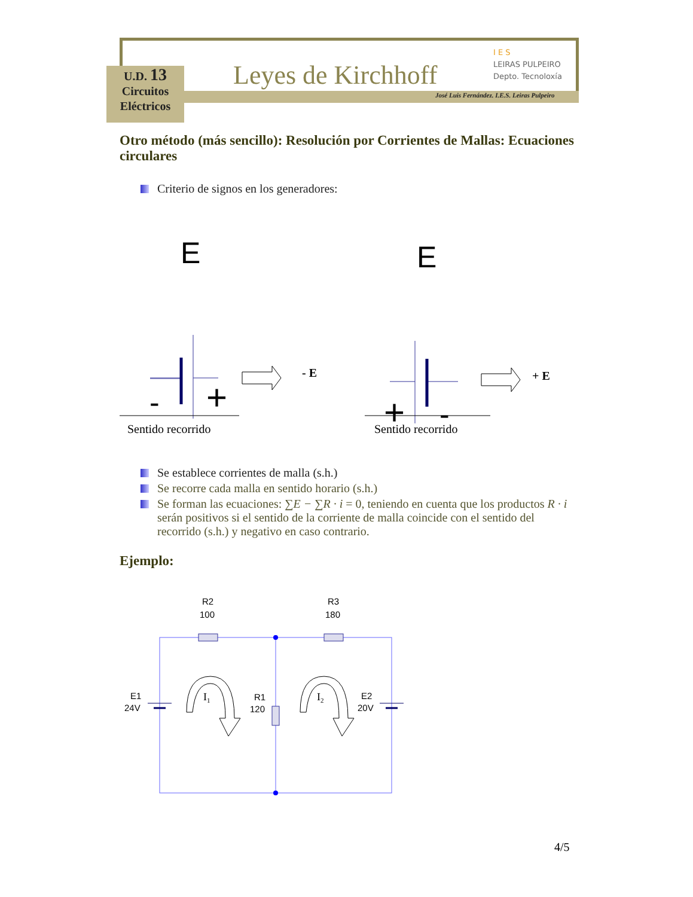U.D. 13
Circuitos
Eléctricos
Leyes de Kirchhoff
I E S
LEIRAS PULPEIRO
Depto. Tecnoloxía
José Luis Fernández. I.E.S. Leiras Pulpeiro
Otro método (más sencillo): Resolución por Corrientes de Mallas: Ecuaciones circulares
Criterio de signos en los generadores:
E
-
+
- E
E
+
-
+ E
Sentido recorrido Sentido recorrido
Se establece corrientes de malla (s.h.)
Se recorre cada malla en sentido horario (s.h.)
Se forman las ecuaciones: ∑E − ∑R · i = 0, teniendo en cuenta que los productos R · i serán positivos si el sentido de la corriente de malla coincide con el sentido del recorrido (s.h.) y negativo en caso contrario.
Ejemplo:
R2
100
R3
180
E1
24V
R1
120
E2
20V
I1
I2
4/5